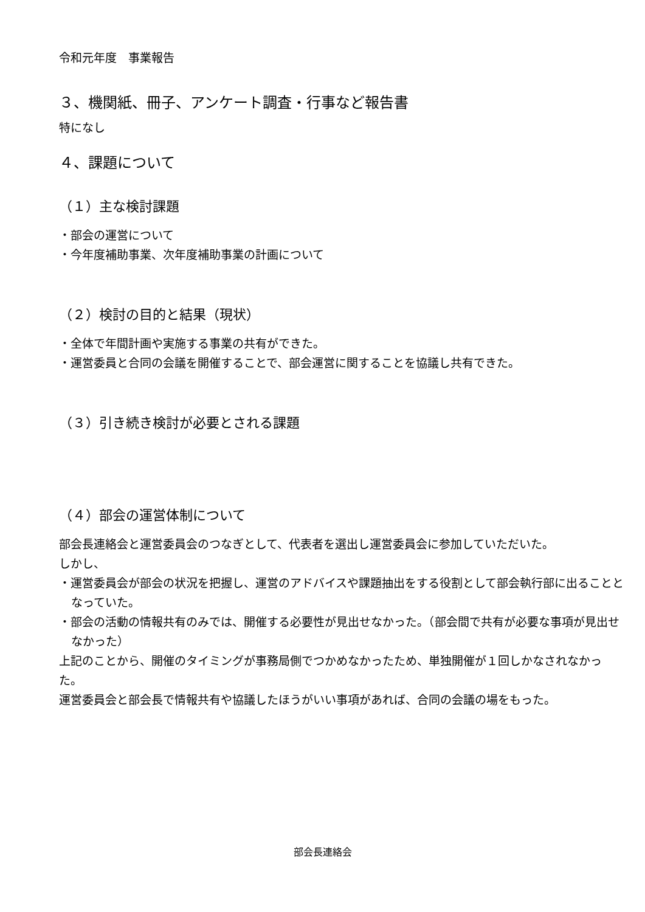令和元年度　事業報告
３、機関紙、冊子、アンケート調査・行事など報告書
特になし
４、課題について
（１）主な検討課題
・部会の運営について
・今年度補助事業、次年度補助事業の計画について
（２）検討の目的と結果（現状）
・全体で年間計画や実施する事業の共有ができた。
・運営委員と合同の会議を開催することで、部会運営に関することを協議し共有できた。
（３）引き続き検討が必要とされる課題
（４）部会の運営体制について
部会長連絡会と運営委員会のつなぎとして、代表者を選出し運営委員会に参加していただいた。
しかし、
・運営委員会が部会の状況を把握し、運営のアドバイスや課題抽出をする役割として部会執行部に出ることとなっていた。
・部会の活動の情報共有のみでは、開催する必要性が見出せなかった。（部会間で共有が必要な事項が見出せなかった）
上記のことから、開催のタイミングが事務局側でつかめなかったため、単独開催が１回しかなされなかった。
運営委員会と部会長で情報共有や協議したほうがいい事項があれば、合同の会議の場をもった。
部会長連絡会